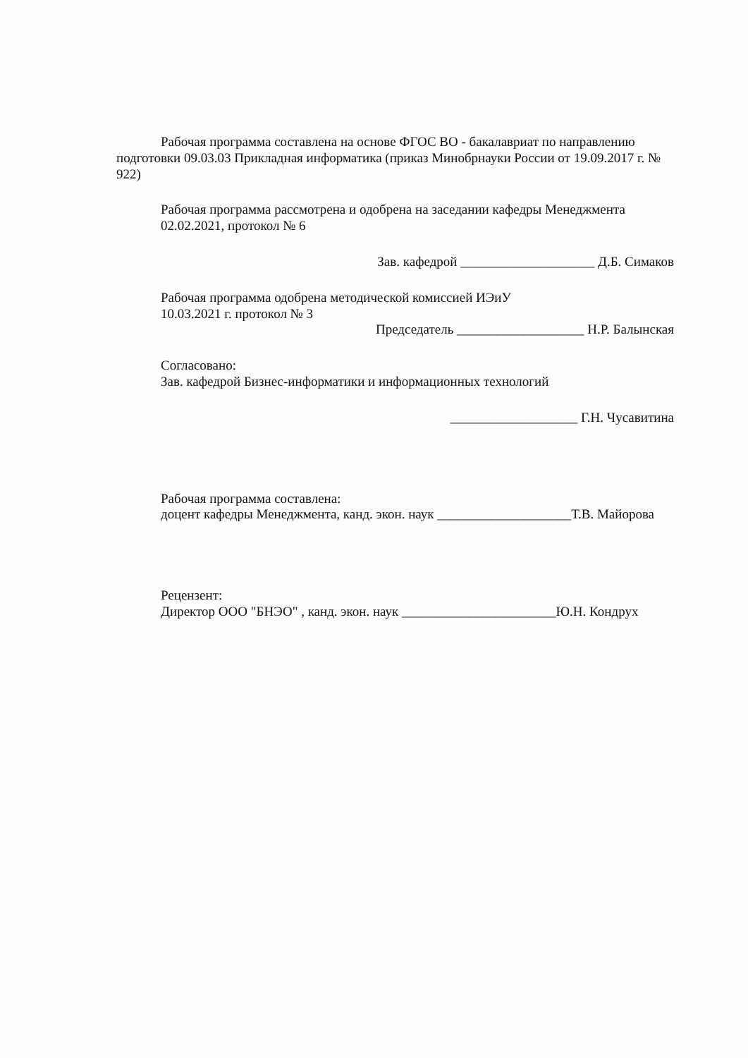Рабочая программа составлена на основе ФГОС ВО - бакалавриат по направлению
подготовки 09.03.03 Прикладная информатика (приказ Минобрнауки России от 19.09.2017 г. № 922)
Рабочая программа рассмотрена и одобрена на заседании кафедры Менеджмента
02.02.2021, протокол № 6
Зав. кафедрой ____________________ Д.Б. Симаков
Рабочая программа одобрена методической комиссией ИЭиУ
10.03.2021 г. протокол № 3
Председатель ___________________ Н.Р. Балынская
Согласовано:
Зав. кафедрой Бизнес-информатики и информационных технологий
___________________ Г.Н. Чусавитина
Рабочая программа составлена:
доцент кафедры Менеджмента, канд. экон. наук ____________________Т.В. Майорова
Рецензент:
Директор ООО "БНЭО" , канд. экон. наук _______________________Ю.Н. Кондрух